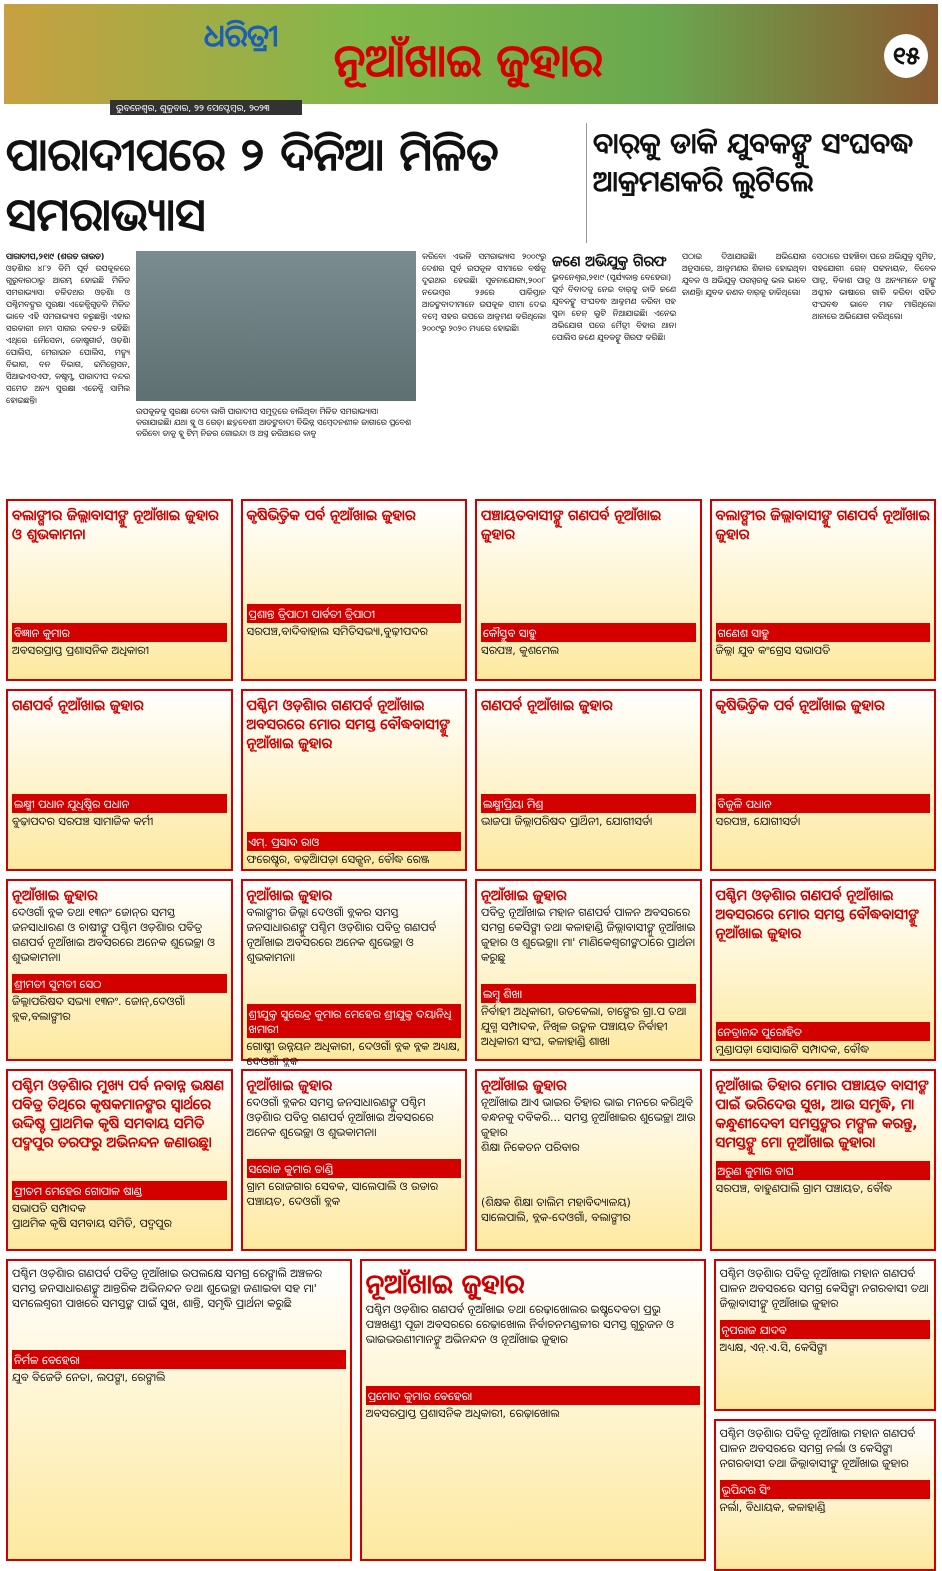ଧରିତ୍ରୀ ନୂଆଁଖାଇ ଜୁହାର ୧୫
ଭୁବନେଶ୍ୱର, ଶୁକ୍ରବାର, ୨୨ ସେପ୍ଟେମ୍ବର, ୨୦୨୩
ପାରାଦୀପରେ ୨ ଦିନିଆ ମିଳିତ ସମରାଭ୍ୟାସ
ବାର୍‌କୁ ଡାକି ଯୁବକଙ୍କୁ ସଂଘବଦ୍ଧ ଆକ୍ରମଣକରି ଲୁଟିଲେ
ପାରାଦୀପ,୨୧।୯ (ଶରତ ରାଉତ)
ଓଡ଼ିଶାର ୪୮୨ କିମି ପୂର୍ବ ଉପକୂଳରେ ଗୁରୁବାରଠାରୁ ଆରମ୍ଭ ହୋଇଛି ମିଳିତ ସମରାଭ୍ୟାସ। ଚଳିତଥର ଓଡ଼ିଶା ଓ ପଶ୍ଚିମବଙ୍ଗର ସୁରକ୍ଷା ଏଜେନ୍ସିଗୁଡ଼ିକ ମିଳିତ ଭାବେ ଏହି ସମରାଭ୍ୟାସ କରୁଛନ୍ତି। ଏହାର ସରକାରୀ ନାମ ସାଗର କବଚ-୨ ରହିଛି। ଏଥିରେ ନୌସେନା, କୋଷ୍ଟଗାର୍ଡ, ଓଡ଼ିଶା ପୋଲିସ, ମେରାଇନ ପୋଲିସ, ମତ୍ସ୍ୟ ବିଭାଗ, ବନ ବିଭାଗ, ଇମିଗ୍ରେସନ, ସିଆଇଏସଏଫ, କଷ୍ଟମ୍ସ, ପାରାଦୀପ ବନ୍ଦର ସମେତ ଅନ୍ୟ ସୁରକ୍ଷା ଏଜେନ୍ସି ସାମିଲ ହୋଇଛନ୍ତି।
ଉପକୂଳକୁ ସୁରକ୍ଷା ଦେବା ଲାଗି ପାରାଦୀପ ସମୁଦ୍ରରେ ଚାଲିଥିବା ମିଳିତ ସମରାଭ୍ୟାସ।
କରାଯାଇଛି। ଯଥା ବ୍ଲୁ ଓ ରେଡ୍। ଛଦ୍ମବେଶୀ ଆତଙ୍କବାଦୀ ବିଭିନ୍ନ ସମ୍ବେଦନଶୀଳ ଜାଗାରେ ପ୍ରବେଶ କରିବେ। ତାକୁ ବ୍ଲୁ ଟିମ୍ ନିଜର ଗୋଇନ୍ଦା ଓ ଅସ୍ତ୍ର ଜରିଆରେ କାବୁ
କରିବେ। ଏଭଳି ସମରାଭ୍ୟାସ ୨୦୦୯ରୁ ଦେଶର ପୂର୍ବ ଉପକୂଳ ସୀମାରେ ବର୍ଷକୁ ଦୁଇଥର ହେଉଛି। ସୂଚନାଯୋଗ୍ୟ,୨୦୦୮ ନଭେମ୍ବର ୨୬ରେ ପାକିସ୍ତାନ ଆତଙ୍କବାଦୀମାନେ ଉପକୂଳ ସୀମା ଦେଇ ବମ୍ବେ ସହର ଉପରେ ଆକ୍ରମଣ କରିଥିଲେ। ୨୦୦୯ରୁ ୨୦୨୦ ମଧ୍ୟରେ ହୋଇଛି।
ଜଣେ ଅଭିଯୁକ୍ତ ଗିରଫ
ଭୁବନେଶ୍ୱର,୨୧।୯ (ସୂର୍ଯ୍ୟକାନ୍ତ ବେହେରା)
ପୂର୍ବ ବିବାଦକୁ ନେଇ ବାର୍‌କୁ ଡାକି ଜଣେ ଯୁବକଙ୍କୁ ସଂଘବଦ୍ଧ ଆକ୍ରମଣ କରିବା ସହ ସୁନା ଚେନ୍ ଲୁଟି ନିଆଯାଇଛି। ଏନେଇ ଅଭିଯୋଗ ପରେ ମୈତ୍ରୀ ବିହାର ଥାନା ପୋଲିସ ଜଣେ ଯୁବକଙ୍କୁ ଗିରଫ କରିଛି।
ପଠାଇ ଦିଆଯାଇଛି। ଅଭିଯୋଗ ଅନୁସାରେ, ଆକ୍ରମଣର ଶିକାର ହୋଇଥିବା ଯୁବକ ଓ ଅଭିଯୁକ୍ତ ପରସ୍ପରକୁ ଭଲ ଭାବେ ଜାଣନ୍ତି। ଯୁବକ ଜଣକ ବାର୍‌କୁ ଡାକିଥିଲେ।
ସେଠାରେ ପହଞ୍ଚିବା ପରେ ଅଭିଯୁକ୍ତ ସୁମିତ, ସହଯୋଗୀ ରେନ୍ ପଟ୍ଟନାୟକ, ବିବେକ ପାତ୍ର, ବିକାଶ ପାତ୍ର ଓ ଅନ୍ୟମାନେ ତାଙ୍କୁ ଅଶ୍ଳୀଳ ଭାଷାରେ ଗାଳି କରିବା ସହିତ ସଂଘବଦ୍ଧ ଭାବେ ମାଡ ମାରିଥିଲେ। ଥାନାରେ ଅଭିଯୋଗ କରିଥିଲେ।
ବଲାଙ୍ଗୀର ଜିଲ୍ଲାବାସୀଙ୍କୁ ନୂଆଁଖାଇ ଜୁହାର ଓ ଶୁଭକାମନା
ବିଜ୍ଞାନ କୁମାର
ଅବସରପ୍ରାପ୍ତ ପ୍ରଶାସନିକ ଅଧିକାରୀ
କୃଷିଭିତ୍ତିକ ପର୍ବ ନୂଆଁଖାଇ ଜୁହାର
ପ୍ରଶାନ୍ତ ତ୍ରିପାଠୀ ପାର୍ବତୀ ତ୍ରିପାଠୀ
ସରପଞ୍ଚ,ବାଦିବାହାଲ ସମିତିସଭ୍ୟା,ବୁଢ଼ୀପଦର
ପଞ୍ଚାୟତବାସୀଙ୍କୁ ଗଣପର୍ବ ନୂଆଁଖାଇ ଜୁହାର
କୌସ୍ତୁବ ସାହୁ
ସରପଞ୍ଚ, କୁଶମେଲ
ବଲାଙ୍ଗୀର ଜିଲ୍ଲାବାସୀଙ୍କୁ ଗଣପର୍ବ ନୂଆଁଖାଇ ଜୁହାର
ଗଣେଶ ସାହୁ
ଜିଲ୍ଲା ଯୁବ କଂଗ୍ରେସ ସଭାପତି
ଗଣପର୍ବ ନୂଆଁଖାଇ ଜୁହାର
ଲକ୍ଷ୍ମୀ ପଧାନ ଯୁଧିଷ୍ଠିର ପଧାନ
ବୁଢ଼ାପଦର ସରପଞ୍ଚ ସାମାଜିକ କର୍ମୀ
ପଶ୍ଚିମ ଓଡ଼ିଶାର ଗଣପର୍ବ ନୂଆଁଖାଇ ଅବସରରେ ମୋର ସମସ୍ତ ବୌଦ୍ଧବାସୀଙ୍କୁ ନୂଆଁଖାଇ ଜୁହାର
ଏମ୍. ପ୍ରସାଦ ରାଓ
ଫରେଷ୍ଟର, ବଢ଼ିଆପଡ଼ା ସେକ୍ସନ, ବୌଦ୍ଧ ରେଞ୍ଜ
ଗଣପର୍ବ ନୂଆଁଖାଇ ଜୁହାର
ଲକ୍ଷ୍ମୀପ୍ରିୟା ମିଶ୍ର
ଭାଜପା ଜିଲ୍ଲାପରିଷଦ ପ୍ରାର୍ଥିନୀ, ଯୋଗୀସର୍ଡା
କୃଷିଭିତ୍ତିକ ପର୍ବ ନୂଆଁଖାଇ ଜୁହାର
ବିଜୁଳି ପଧାନ
ସରପଞ୍ଚ, ଯୋଗୀସର୍ଡା
ନୂଆଁଖାଇ ଜୁହାର
ଦେଓଗାଁ ବ୍ଲକ ତଥା ୧୩ନଂ ଜୋନ୍‌ର ସମସ୍ତ ଜନସାଧାରଣ ଓ ଚାଷୀଙ୍କୁ ପଶ୍ଚିମ ଓଡ଼ିଶାର ପବିତ୍ର ଗଣପର୍ବ ନୂଆଁଖାଇ ଅବସରରେ ଅନେକ ଶୁଭେଚ୍ଛା ଓ ଶୁଭକାମନା।
ଶ୍ରୀମତୀ ସୁମତୀ ସେଠ
ଜିଲ୍ଲାପରିଷଦ ସଭ୍ୟା ୧୩ନଂ. ଜୋନ୍,ଦେଓଗାଁ ବ୍ଲକ,ବଲାଙ୍ଗୀର
ନୂଆଁଖାଇ ଜୁହାର
ବଲାଙ୍ଗୀର ଜିଲ୍ଲା ଦେଓଗାଁ ବ୍ଲକର ସମସ୍ତ ଜନସାଧାରଣଙ୍କୁ ପଶ୍ଚିମ ଓଡ଼ିଶାର ପବିତ୍ର ଗଣପର୍ବ ନୂଆଁଖାଇ ଅବସରରେ ଅନେକ ଶୁଭେଚ୍ଛା ଓ ଶୁଭକାମନା।
ଶ୍ରୀଯୁକ୍ତ ସୁରେନ୍ଦ୍ର କୁମାର ମେହେର ଶ୍ରୀଯୁକ୍ତ ଦୟାନିଧି ଖମାରୀ
ଗୋଷ୍ଠୀ ଉନ୍ନୟନ ଅଧିକାରୀ, ଦେଓଗାଁ ବ୍ଲକ ବ୍ଲକ ଅଧ୍ୟକ୍ଷ, ଦେଓଗାଁ ବ୍ଲକ
ନୂଆଁଖାଇ ଜୁହାର
ପବିତ୍ର ନୂଆଁଖାଇ ମହାନ ଗଣପର୍ବ ପାଳନ ଅବସରରେ ସମଗ୍ର କେସିଙ୍ଗା ତଥା କଳାହାଣ୍ଡି ଜିଲ୍ଲାବାସୀଙ୍କୁ ନୂଆଁଖାଇ ଜୁହାର ଓ ଶୁଭେଚ୍ଛା। ମା' ମାଣିକେଶ୍ୱରୀଙ୍କଠାରେ ପ୍ରାର୍ଥନା କରୁଛୁ
ଲମ୍ବୁ ଶିଖା
ନିର୍ବାହୀ ଅଧିକାରୀ, ଉତକେଲା, ଚାଙ୍ଗେର ଗ୍ରା.ପ ତଥା ଯୁଗ୍ମ ସମ୍ପାଦକ, ନିଖିଳ ଉତ୍କଳ ପଞ୍ଚାୟତ ନିର୍ବାହୀ ଅଧିକାରୀ ସଂଘ, କଳାହାଣ୍ଡି ଶାଖା
ପଶ୍ଚିମ ଓଡ଼ିଶାର ଗଣପର୍ବ ନୂଆଁଖାଇ ଅବସରରେ ମୋର ସମସ୍ତ ବୌଦ୍ଧବାସୀଙ୍କୁ ନୂଆଁଖାଇ ଜୁହାର
ନେତ୍ରାନନ୍ଦ ପୁରୋହିତ
ମୁଣ୍ଡାପଡ଼ା ସୋସାଇଟି ସମ୍ପାଦକ, ବୌଦ୍ଧ
ପଶ୍ଚିମ ଓଡ଼ିଶାର ମୁଖ୍ୟ ପର୍ବ ନବାନ୍ନ ଭକ୍ଷଣ ପବିତ୍ର ତିଥିରେ କୃଷକମାନଙ୍କର ସ୍ୱାର୍ଥରେ ଉଦ୍ଦିଷ୍ଟ ପ୍ରାଥମିକ କୃଷି ସମବାୟ ସମିତି ପଦ୍ମପୁର ତରଫରୁ ଅଭିନନ୍ଦନ ଜଣାଉଛୁ।
ପ୍ରୀତମ ମେହେର ଗୋପାଳ ଷାଣ୍ଡ
ସଭାପତି ସମ୍ପାଦକ
ପ୍ରାଥମିକ କୃଷି ସମବାୟ ସମିତି, ପଦ୍ମପୁର
ନୂଆଁଖାଇ ଜୁହାର
ଦେଓଗାଁ ବ୍ଲକର ସମସ୍ତ ଜନସାଧାରଣଙ୍କୁ ପଶ୍ଚିମ ଓଡ଼ିଶାର ପବିତ୍ର ଗଣପର୍ବ ନୂଆଁଖାଇ ଅବସରରେ ଅନେକ ଶୁଭେଚ୍ଛା ଓ ଶୁଭକାମନା।
ସରୋଜ କୁମାର ତାଣ୍ଡି
ଗ୍ରାମ ରୋଜଗାର ସେବକ, ସାଲେପାଲି ଓ ଉଡାର ପଞ୍ଚାୟତ, ଦେଓଗାଁ ବ୍ଲକ
ନୂଆଁଖାଇ ଜୁହାର
ନୂଆଁଖାଇ ଆଏ ଭାଇର ତିହାର ଭାଇ ମନରେ କରିଥିବି ବନ୍ଧନକୁ ଦବିକରି... ସମସ୍ତ ନୂଆଁଖାଇର ଶୁଭେଚ୍ଛା ଆଉ ଜୁହାର
ଶିକ୍ଷା ନିକେତନ ପରିବାର
(ଶିକ୍ଷକ ଶିକ୍ଷା ତାଲିମ ମହାବିଦ୍ୟାଳୟ)
ସାଲେପାଲି, ବ୍ଲକ-ଦେଓଗାଁ, ବଲାଙ୍ଗୀର
ନୂଆଁଖାଇ ତିହାର ମୋର ପଞ୍ଚାୟତ ବାସୀଙ୍କ ପାଇଁ ଭରିଦେଉ ସୁଖ, ଆଉ ସମୃଦ୍ଧି, ମା କନ୍ଧୁଣୀଦେବୀ ସମସ୍ତଙ୍କର ମଙ୍ଗଳ କରନ୍ତୁ, ସମସ୍ତଙ୍କୁ ମୋ ନୂଆଁଖାଇ ଜୁହାର।
ଅରୁଣ କୁମାର ବାଘ
ସରପଞ୍ଚ, ବାହୁଣପାଲି ଗ୍ରାମ ପଞ୍ଚାୟତ, ବୌଦ୍ଧ
ପଶ୍ଚିମ ଓଡ଼ିଶାର ଗଣପର୍ବ ପବିତ୍ର ନୂଆଁଖାଇ ଉପଲକ୍ଷେ ସମଗ୍ର ରେଙ୍ଗାଲି ଅଞ୍ଚଳର ସମସ୍ତ ଜନସାଧାରଣଙ୍କୁ ଆନ୍ତରିକ ଅଭିନନ୍ଦନ ତଥା ଶୁଭେଚ୍ଛା ଜଣାଇବା ସହ ମା' ସମଲେଶ୍ୱରୀ ପାଖରେ ସମସ୍ତଙ୍କ ପାଇଁ ସୁଖ, ଶାନ୍ତି, ସମୃଦ୍ଧି ପ୍ରାର୍ଥନା କରୁଛି
ନିର୍ମଳ ବେହେରା
ଯୁବ ବିଜେଡି ନେତା, ଲପଙ୍ଗା, ରେଙ୍ଗାଲି
ନୂଆଁଖାଇ ଜୁହାର
ପଶ୍ଚିମ ଓଡ଼ିଶାର ଗଣପର୍ବ ନୂଆଁଖାଇ ତଥା ରେଢ଼ାଖୋଲର ଇଷ୍ଟଦେବତା ପ୍ରଭୁ ପଞ୍ଚଖଣ୍ଡୀ ପୂଜା ଅବସରରେ ରେଢ଼ାଖୋଲ ନିର୍ବାଚନମଣ୍ଡଳୀର ସମସ୍ତ ଗୁରୁଜନ ଓ ଭାଇଭଉଣୀମାନଙ୍କୁ ଅଭିନନ୍ଦନ ଓ ନୂଆଁଖାଇ ଜୁହାର
ପ୍ରମୋଦ କୁମାର ବେହେରା
ଅବସରପ୍ରାପ୍ତ ପ୍ରଶାସନିକ ଅଧିକାରୀ, ରେଢ଼ାଖୋଲ
ପଶ୍ଚିମ ଓଡ଼ିଶାର ପବିତ୍ର ନୂଆଁଖାଇ ମହାନ ଗଣପର୍ବ ପାଳନ ଅବସରରେ ସମଗ୍ର କେସିଙ୍ଗା ନଗରବାସୀ ତଥା ଜିଲ୍ଲାବାସୀଙ୍କୁ ନୂଆଁଖାଇ ଜୁହାର
ନୃପରାଜ ଯାଦବ
ଅଧ୍ୟକ୍ଷ, ଏନ୍.ଏ.ସି, କେସିଙ୍ଗା
ପଶ୍ଚିମ ଓଡ଼ିଶାର ପବିତ୍ର ନୂଆଁଖାଇ ମହାନ ଗଣପର୍ବ ପାଳନ ଅବସରରେ ସମଗ୍ର ନର୍ଲା ଓ କେସିଙ୍ଗା ନଗରବାସୀ ତଥା ଜିଲ୍ଲାବାସୀଙ୍କୁ ନୂଆଁଖାଇ ଜୁହାର
ଭୂପିନ୍ଦର ସିଂ
ନର୍ଲା, ବିଧାୟକ, କଳାହାଣ୍ଡି